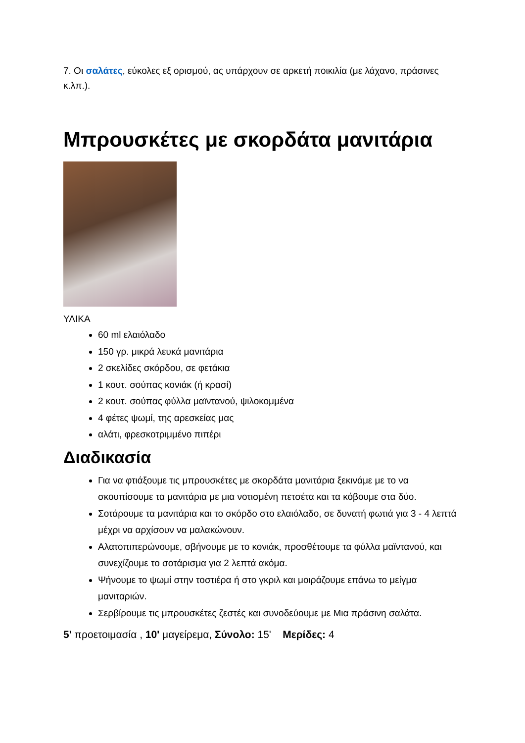7. Οι σαλάτες, εύκολες εξ ορισμού, ας υπάρχουν σε αρκετή ποικιλία (με λάχανο, πράσινες κ.λπ.).
Μπρουσκέτες με σκορδάτα μανιτάρια
ΥΛΙΚΑ
60 ml ελαιόλαδο
150 γρ. μικρά λευκά μανιτάρια
2 σκελίδες σκόρδου, σε φετάκια
1 κουτ. σούπας κονιάκ (ή κρασί)
2 κουτ. σούπας φύλλα μαϊντανού, ψιλοκομμένα
4 φέτες ψωμί, της αρεσκείας μας
αλάτι, φρεσκοτριμμένο πιπέρι
Διαδικασία
Για να φτιάξουμε τις μπρουσκέτες με σκορδάτα μανιτάρια ξεκινάμε με το να σκουπίσουμε τα μανιτάρια με μια νοτισμένη πετσέτα και τα κόβουμε στα δύο.
Σοτάρουμε τα μανιτάρια και το σκόρδο στο ελαιόλαδο, σε δυνατή φωτιά για 3 - 4 λεπτά μέχρι να αρχίσουν να μαλακώνουν.
Αλατοπιπερώνουμε, σβήνουμε με το κονιάκ, προσθέτουμε τα φύλλα μαϊντανού, και συνεχίζουμε το σοτάρισμα για 2 λεπτά ακόμα.
Ψήνουμε το ψωμί στην τοστιέρα ή στο γκριλ και μοιράζουμε επάνω το μείγμα μανιταριών.
Σερβίρουμε τις μπρουσκέτες ζεστές και συνοδεύουμε με Μια πράσινη σαλάτα.
5' προετοιμασία , 10' μαγείρεμα, Σύνολο: 15' Μερίδες: 4